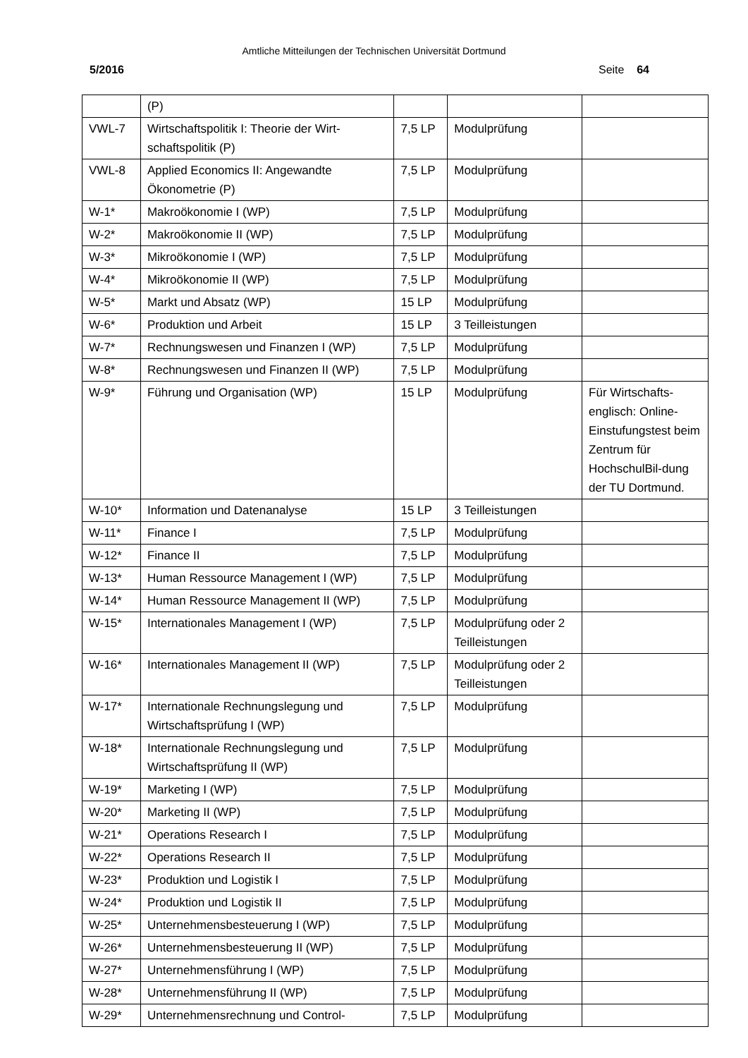Amtliche Mitteilungen der Technischen Universität Dortmund
5/2016 Seite 64
| | (P) | | | |
| VWL-7 | Wirtschaftspolitik I: Theorie der Wirt-schaftspolitik (P) | 7,5 LP | Modulprüfung | |
| VWL-8 | Applied Economics II: Angewandte Ökonometrie (P) | 7,5 LP | Modulprüfung | |
| W-1* | Makroökonomie I (WP) | 7,5 LP | Modulprüfung | |
| W-2* | Makroökonomie II (WP) | 7,5 LP | Modulprüfung | |
| W-3* | Mikroökonomie I (WP) | 7,5 LP | Modulprüfung | |
| W-4* | Mikroökonomie II (WP) | 7,5 LP | Modulprüfung | |
| W-5* | Markt und Absatz (WP) | 15 LP | Modulprüfung | |
| W-6* | Produktion und Arbeit | 15 LP | 3 Teilleistungen | |
| W-7* | Rechnungswesen und Finanzen I (WP) | 7,5 LP | Modulprüfung | |
| W-8* | Rechnungswesen und Finanzen II (WP) | 7,5 LP | Modulprüfung | |
| W-9* | Führung und Organisation (WP) | 15 LP | Modulprüfung | Für Wirtschafts-englisch: Online-Einstufungstest beim Zentrum für HochschulBil-dung der TU Dortmund. |
| W-10* | Information und Datenanalyse | 15 LP | 3 Teilleistungen | |
| W-11* | Finance I | 7,5 LP | Modulprüfung | |
| W-12* | Finance II | 7,5 LP | Modulprüfung | |
| W-13* | Human Ressource Management I (WP) | 7,5 LP | Modulprüfung | |
| W-14* | Human Ressource Management II (WP) | 7,5 LP | Modulprüfung | |
| W-15* | Internationales Management I (WP) | 7,5 LP | Modulprüfung oder 2 Teilleistungen | |
| W-16* | Internationales Management II (WP) | 7,5 LP | Modulprüfung oder 2 Teilleistungen | |
| W-17* | Internationale Rechnungslegung und Wirtschaftsprüfung I (WP) | 7,5 LP | Modulprüfung | |
| W-18* | Internationale Rechnungslegung und Wirtschaftsprüfung II (WP) | 7,5 LP | Modulprüfung | |
| W-19* | Marketing I (WP) | 7,5 LP | Modulprüfung | |
| W-20* | Marketing II (WP) | 7,5 LP | Modulprüfung | |
| W-21* | Operations Research I | 7,5 LP | Modulprüfung | |
| W-22* | Operations Research II | 7,5 LP | Modulprüfung | |
| W-23* | Produktion und Logistik I | 7,5 LP | Modulprüfung | |
| W-24* | Produktion und Logistik II | 7,5 LP | Modulprüfung | |
| W-25* | Unternehmensbesteuerung I (WP) | 7,5 LP | Modulprüfung | |
| W-26* | Unternehmensbesteuerung II (WP) | 7,5 LP | Modulprüfung | |
| W-27* | Unternehmensführung I (WP) | 7,5 LP | Modulprüfung | |
| W-28* | Unternehmensführung II (WP) | 7,5 LP | Modulprüfung | |
| W-29* | Unternehmensrechnung und Control- | 7,5 LP | Modulprüfung | |